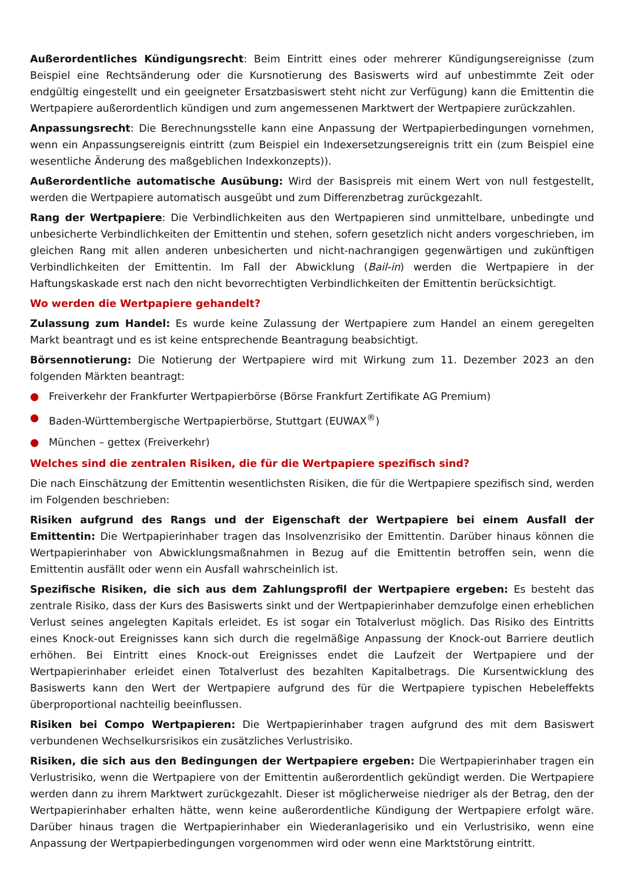Außerordentliches Kündigungsrecht: Beim Eintritt eines oder mehrerer Kündigungsereignisse (zum Beispiel eine Rechtsänderung oder die Kursnotierung des Basiswerts wird auf unbestimmte Zeit oder endgültig eingestellt und ein geeigneter Ersatzbasiswert steht nicht zur Verfügung) kann die Emittentin die Wertpapiere außerordentlich kündigen und zum angemessenen Marktwert der Wertpapiere zurückzahlen.
Anpassungsrecht: Die Berechnungsstelle kann eine Anpassung der Wertpapierbedingungen vornehmen, wenn ein Anpassungsereignis eintritt (zum Beispiel ein Indexersetzungsereignis tritt ein (zum Beispiel eine wesentliche Änderung des maßgeblichen Indexkonzepts)).
Außerordentliche automatische Ausübung: Wird der Basispreis mit einem Wert von null festgestellt, werden die Wertpapiere automatisch ausgeübt und zum Differenzbetrag zurückgezahlt.
Rang der Wertpapiere: Die Verbindlichkeiten aus den Wertpapieren sind unmittelbare, unbedingte und unbesicherte Verbindlichkeiten der Emittentin und stehen, sofern gesetzlich nicht anders vorgeschrieben, im gleichen Rang mit allen anderen unbesicherten und nicht-nachrangigen gegenwärtigen und zukünftigen Verbindlichkeiten der Emittentin. Im Fall der Abwicklung (Bail-in) werden die Wertpapiere in der Haftungskaskade erst nach den nicht bevorrechtigten Verbindlichkeiten der Emittentin berücksichtigt.
Wo werden die Wertpapiere gehandelt?
Zulassung zum Handel: Es wurde keine Zulassung der Wertpapiere zum Handel an einem geregelten Markt beantragt und es ist keine entsprechende Beantragung beabsichtigt.
Börsennotierung: Die Notierung der Wertpapiere wird mit Wirkung zum 11. Dezember 2023 an den folgenden Märkten beantragt:
● Freiverkehr der Frankfurter Wertpapierbörse (Börse Frankfurt Zertifikate AG Premium)
● Baden-Württembergische Wertpapierbörse, Stuttgart (EUWAX<sup>®</sup>)
● München – gettex (Freiverkehr)
Welches sind die zentralen Risiken, die für die Wertpapiere spezifisch sind?
Die nach Einschätzung der Emittentin wesentlichsten Risiken, die für die Wertpapiere spezifisch sind, werden im Folgenden beschrieben:
Risiken aufgrund des Rangs und der Eigenschaft der Wertpapiere bei einem Ausfall der Emittentin: Die Wertpapierinhaber tragen das Insolvenzrisiko der Emittentin. Darüber hinaus können die Wertpapierinhaber von Abwicklungsmaßnahmen in Bezug auf die Emittentin betroffen sein, wenn die Emittentin ausfällt oder wenn ein Ausfall wahrscheinlich ist.
Spezifische Risiken, die sich aus dem Zahlungsprofil der Wertpapiere ergeben: Es besteht das zentrale Risiko, dass der Kurs des Basiswerts sinkt und der Wertpapierinhaber demzufolge einen erheblichen Verlust seines angelegten Kapitals erleidet. Es ist sogar ein Totalverlust möglich. Das Risiko des Eintritts eines Knock-out Ereignisses kann sich durch die regelmäßige Anpassung der Knock-out Barriere deutlich erhöhen. Bei Eintritt eines Knock-out Ereignisses endet die Laufzeit der Wertpapiere und der Wertpapierinhaber erleidet einen Totalverlust des bezahlten Kapitalbetrags. Die Kursentwicklung des Basiswerts kann den Wert der Wertpapiere aufgrund des für die Wertpapiere typischen Hebeleffekts überproportional nachteilig beeinflussen.
Risiken bei Compo Wertpapieren: Die Wertpapierinhaber tragen aufgrund des mit dem Basiswert verbundenen Wechselkursrisikos ein zusätzliches Verlustrisiko.
Risiken, die sich aus den Bedingungen der Wertpapiere ergeben: Die Wertpapierinhaber tragen ein Verlustrisiko, wenn die Wertpapiere von der Emittentin außerordentlich gekündigt werden. Die Wertpapiere werden dann zu ihrem Marktwert zurückgezahlt. Dieser ist möglicherweise niedriger als der Betrag, den der Wertpapierinhaber erhalten hätte, wenn keine außerordentliche Kündigung der Wertpapiere erfolgt wäre. Darüber hinaus tragen die Wertpapierinhaber ein Wiederanlagerisiko und ein Verlustrisiko, wenn eine Anpassung der Wertpapierbedingungen vorgenommen wird oder wenn eine Marktstörung eintritt.